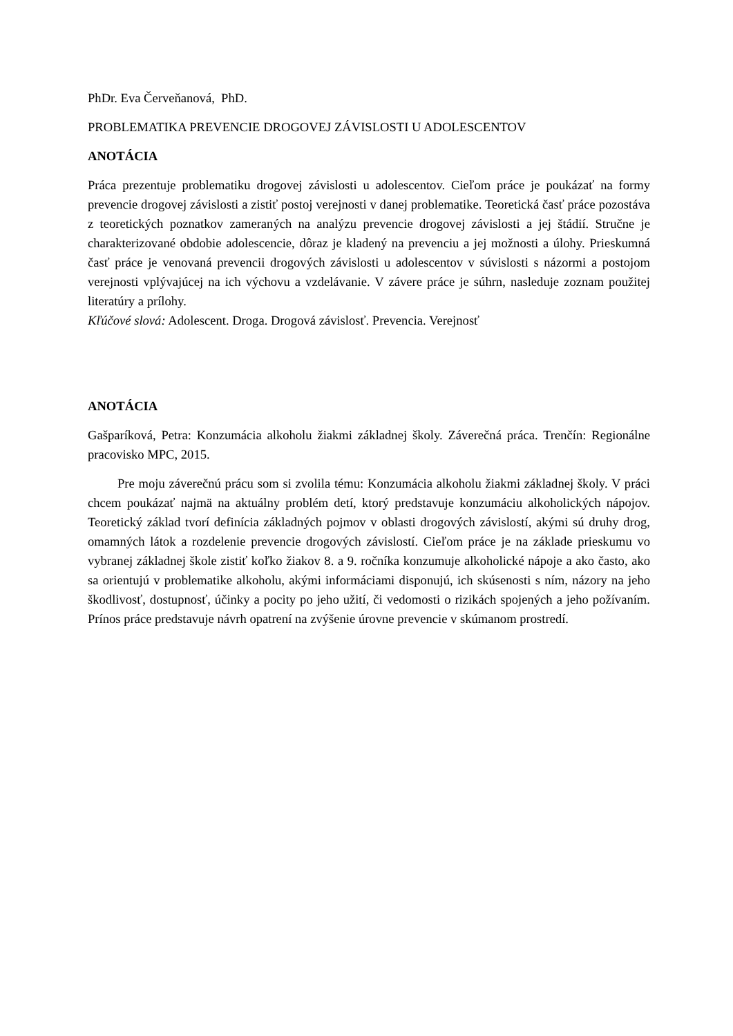PhDr. Eva Červeňanová, PhD.
PROBLEMATIKA PREVENCIE DROGOVEJ ZÁVISLOSTI U ADOLESCENTOV
ANOTÁCIA
Práca prezentuje problematiku drogovej závislosti u adolescentov. Cieľom práce je poukázať na formy prevencie drogovej závislosti a zistiť postoj verejnosti v danej problematike. Teoretická časť práce pozostáva z teoretických poznatkov zameraných na analýzu prevencie drogovej závislosti a jej štádií. Stručne je charakterizované obdobie adolescencie, dôraz je kladený na prevenciu a jej možnosti a úlohy. Prieskumná časť práce je venovaná prevencii drogových závislosti u adolescentov v súvislosti s názormi a postojom verejnosti vplývajúcej na ich výchovu a vzdelávanie. V závere práce je súhrn, nasleduje zoznam použitej literatúry a prílohy.
Kľúčové slová: Adolescent. Droga. Drogová závislosť. Prevencia. Verejnosť
ANOTÁCIA
Gašparíková, Petra: Konzumácia alkoholu žiakmi základnej školy. Záverečná práca. Trenčín: Regionálne pracovisko MPC, 2015.
Pre moju záverečnú prácu som si zvolila tému: Konzumácia alkoholu žiakmi základnej školy. V práci chcem poukázať najmä na aktuálny problém detí, ktorý predstavuje konzumáciu alkoholických nápojov. Teoretický základ tvorí definícia základných pojmov v oblasti drogových závislostí, akými sú druhy drog, omamných látok a rozdelenie prevencie drogových závislostí. Cieľom práce je na základe prieskumu vo vybranej základnej škole zistiť koľko žiakov 8. a 9. ročníka konzumuje alkoholické nápoje a ako často, ako sa orientujú v problematike alkoholu, akými informáciami disponujú, ich skúsenosti s ním, názory na jeho škodlivosť, dostupnosť, účinky a pocity po jeho užití, či vedomosti o rizikách spojených a jeho požívaním. Prínos práce predstavuje návrh opatrení na zvýšenie úrovne prevencie v skúmanom prostredí.